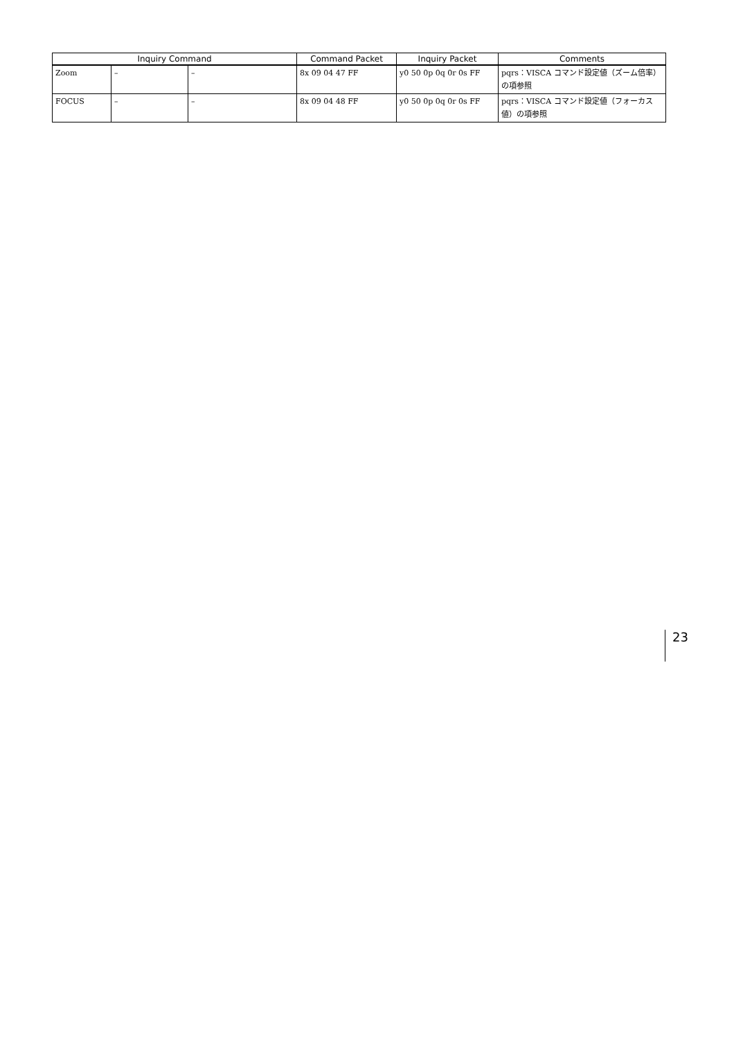| Inquiry Command | | | Command Packet | Inquiry Packet | Comments |
| --- | --- | --- | --- | --- | --- |
| Zoom | – | – | 8x 09 04 47 FF | y0 50 0p 0q 0r 0s FF | pqrs：VISCA コマンド設定値（ズーム倍率）の項参照 |
| FOCUS | – | – | 8x 09 04 48 FF | y0 50 0p 0q 0r 0s FF | pqrs：VISCA コマンド設定値（フォーカス値）の項参照 |
23